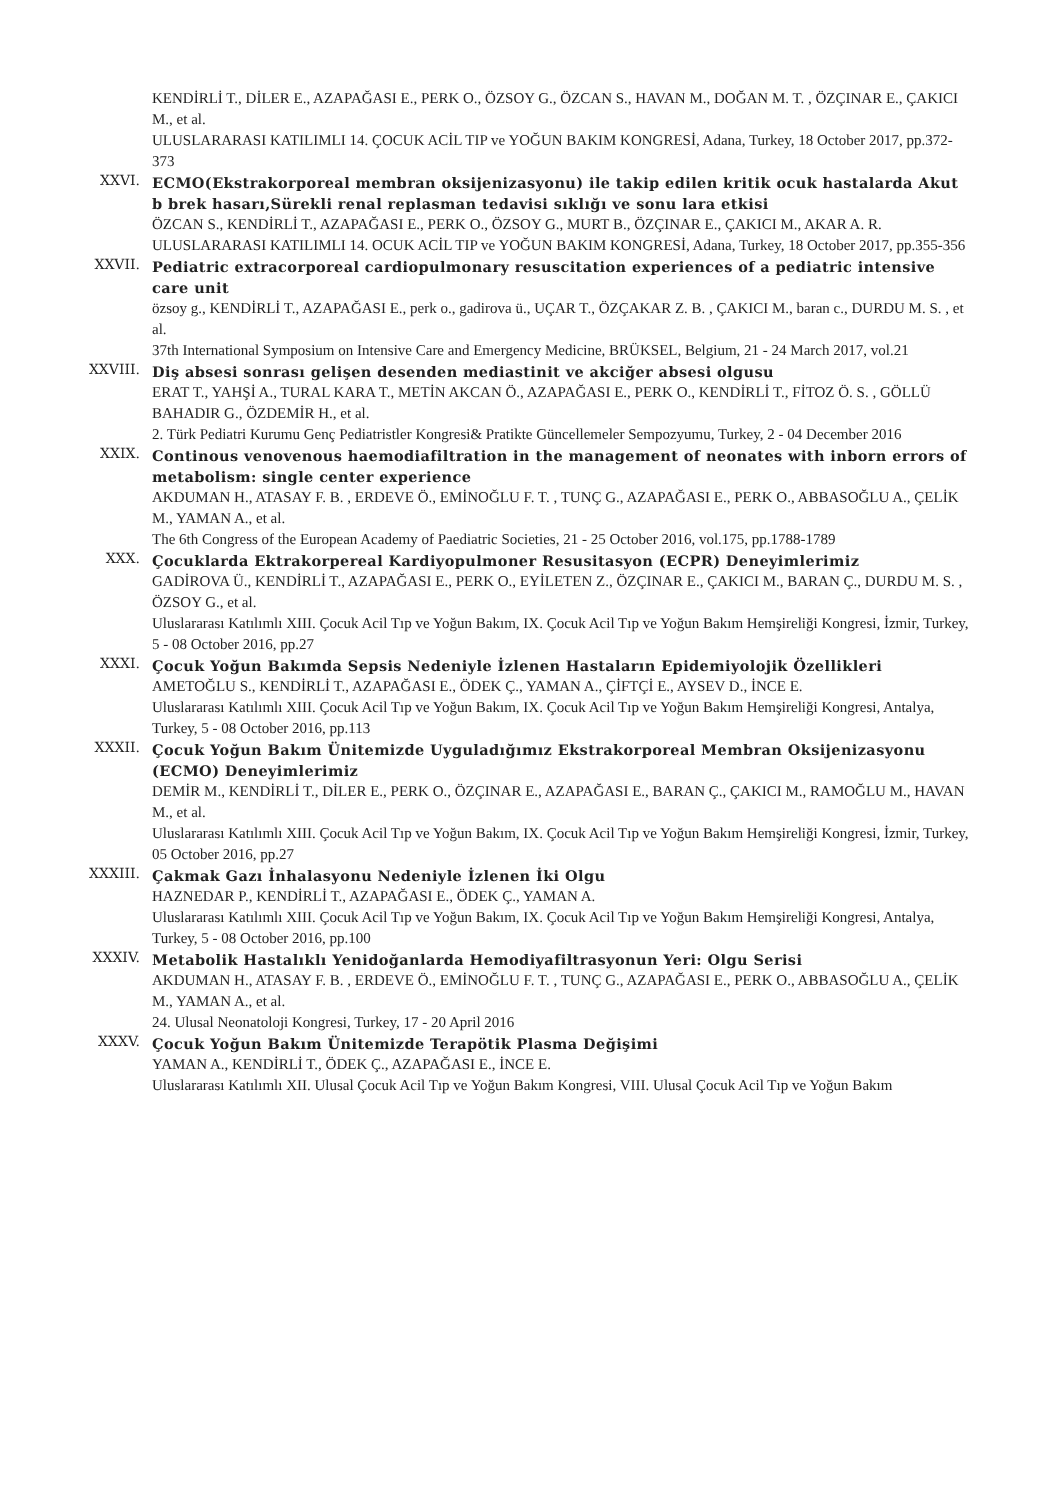KENDİRLİ T., DİLER E., AZAPAĞASI E., PERK O., ÖZSOY G., ÖZCAN S., HAVAN M., DOĞAN M. T. , ÖZÇINAR E., ÇAKICI M., et al.
ULUSLARARASI KATILIMLI 14. ÇOCUK ACİL TIP ve YOĞUN BAKIM KONGRESİ, Adana, Turkey, 18 October 2017, pp.372-373
XXVI.
ECMO(Ekstrakorporeal membran oksijenizasyonu) ile takip edilen kritik ocuk hastalarda Akut b brek hasarı,Sürekli renal replasman tedavisi sıklığı ve sonu lara etkisi
ÖZCAN S., KENDİRLİ T., AZAPAĞASI E., PERK O., ÖZSOY G., MURT B., ÖZÇINAR E., ÇAKICI M., AKAR A. R.
ULUSLARARASI KATILIMLI 14. OCUK ACİL TIP ve YOĞUN BAKIM KONGRESİ, Adana, Turkey, 18 October 2017, pp.355-356
XXVII.
Pediatric extracorporeal cardiopulmonary resuscitation experiences of a pediatric intensive care unit
özsoy g., KENDİRLİ T., AZAPAĞASI E., perk o., gadirova ü., UÇAR T., ÖZÇAKAR Z. B. , ÇAKICI M., baran c., DURDU M. S. , et al.
37th International Symposium on Intensive Care and Emergency Medicine, BRÜKSEL, Belgium, 21 - 24 March 2017, vol.21
XXVIII.
Diş absesi sonrası gelişen desenden mediastinit ve akciğer absesi olgusu
ERAT T., YAHŞİ A., TURAL KARA T., METİN AKCAN Ö., AZAPAĞASI E., PERK O., KENDİRLİ T., FİTOZ Ö. S. , GÖLLÜ BAHADIR G., ÖZDEMİR H., et al.
2. Türk Pediatri Kurumu Genç Pediatristler Kongresi& Pratikte Güncellemeler Sempozyumu, Turkey, 2 - 04 December 2016
XXIX.
Continous venovenous haemodiafiltration in the management of neonates with inborn errors of metabolism: single center experience
AKDUMAN H., ATASAY F. B. , ERDEVE Ö., EMİNOĞLU F. T. , TUNÇ G., AZAPAĞASI E., PERK O., ABBASOĞLU A., ÇELİK M., YAMAN A., et al.
The 6th Congress of the European Academy of Paediatric Societies, 21 - 25 October 2016, vol.175, pp.1788-1789
XXX.
Çocuklarda Ektrakorpereal Kardiyopulmoner Resusitasyon (ECPR) Deneyimlerimiz
GADİROVA Ü., KENDİRLİ T., AZAPAĞASI E., PERK O., EYİLETEN Z., ÖZÇINAR E., ÇAKICI M., BARAN Ç., DURDU M. S. , ÖZSOY G., et al.
Uluslararası Katılımlı XIII. Çocuk Acil Tıp ve Yoğun Bakım, IX. Çocuk Acil Tıp ve Yoğun Bakım Hemşireliği Kongresi, İzmir, Turkey, 5 - 08 October 2016, pp.27
XXXI.
Çocuk Yoğun Bakımda Sepsis Nedeniyle İzlenen Hastaların Epidemiyolojik Özellikleri
AMETOĞLU S., KENDİRLİ T., AZAPAĞASI E., ÖDEK Ç., YAMAN A., ÇİFTÇİ E., AYSEV D., İNCE E.
Uluslararası Katılımlı XIII. Çocuk Acil Tıp ve Yoğun Bakım, IX. Çocuk Acil Tıp ve Yoğun Bakım Hemşireliği Kongresi, Antalya, Turkey, 5 - 08 October 2016, pp.113
XXXII.
Çocuk Yoğun Bakım Ünitemizde Uyguladığımız Ekstrakorporeal Membran Oksijenizasyonu (ECMO) Deneyimlerimiz
DEMİR M., KENDİRLİ T., DİLER E., PERK O., ÖZÇINAR E., AZAPAĞASI E., BARAN Ç., ÇAKICI M., RAMOĞLU M., HAVAN M., et al.
Uluslararası Katılımlı XIII. Çocuk Acil Tıp ve Yoğun Bakım, IX. Çocuk Acil Tıp ve Yoğun Bakım Hemşireliği Kongresi, İzmir, Turkey, 05 October 2016, pp.27
XXXIII.
Çakmak Gazı İnhalasyonu Nedeniyle İzlenen İki Olgu
HAZNEDAR P., KENDİRLİ T., AZAPAĞASI E., ÖDEK Ç., YAMAN A.
Uluslararası Katılımlı XIII. Çocuk Acil Tıp ve Yoğun Bakım, IX. Çocuk Acil Tıp ve Yoğun Bakım Hemşireliği Kongresi, Antalya, Turkey, 5 - 08 October 2016, pp.100
XXXIV.
Metabolik Hastalıklı Yenidoğanlarda Hemodiyafiltrasyonun Yeri: Olgu Serisi
AKDUMAN H., ATASAY F. B. , ERDEVE Ö., EMİNOĞLU F. T. , TUNÇ G., AZAPAĞASI E., PERK O., ABBASOĞLU A., ÇELİK M., YAMAN A., et al.
24. Ulusal Neonatoloji Kongresi, Turkey, 17 - 20 April 2016
XXXV.
Çocuk Yoğun Bakım Ünitemizde Terapötik Plasma Değişimi
YAMAN A., KENDİRLİ T., ÖDEK Ç., AZAPAĞASI E., İNCE E.
Uluslararası Katılımlı XII. Ulusal Çocuk Acil Tıp ve Yoğun Bakım Kongresi, VIII. Ulusal Çocuk Acil Tıp ve Yoğun Bakım